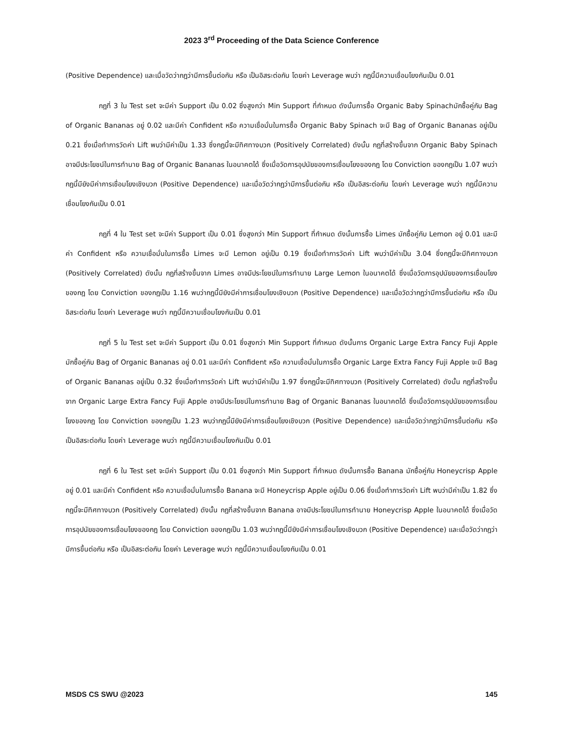2023 3<sup>rd</sup> Proceeding of the Data Science Conference
(Positive Dependence) และเมื่อวัดว่ากฎว่ามีการขึ้นต่อกัน หรือ เป็นอิสระต่อกัน โดยค่า Leverage พบว่า กฎนี้มีความเชื่อมโยงกันเป็น 0.01
กฎที่ 3 ใน Test set จะมีค่า Support เป็น 0.02 ซึ่งสูงกว่า Min Support ที่กำหนด ดังนั้นการซื้อ Organic Baby Spinachมักซื้อคู่กับ Bag of Organic Bananas อยู่ 0.02 และมีค่า Confident หรือ ความเชื่อมั่นในการซื้อ Organic Baby Spinach จะมี Bag of Organic Bananas อยู่เป็น 0.21 ซึ่งเมื่อทำการวัดค่า Lift พบว่ามีค่าเป็น 1.33 ซึ่งกฎนี้จะมีทิศทางบวก (Positively Correlated) ดังนั้น กฎที่สร้างขึ้นจาก Organic Baby Spinach อาจมีประโยชน์ในการทำนาย Bag of Organic Bananas ในอนาคตได้ ซึ่งเมื่อวัดการอุปนัยของการเชื่อมโยงของกฎ โดย Conviction ของกฎเป็น 1.07 พบว่ากฎนี้มียังมีค่าการเชื่อมโยงเชิงบวก (Positive Dependence) และเมื่อวัดว่ากฎว่ามีการขึ้นต่อกัน หรือ เป็นอิสระต่อกัน โดยค่า Leverage พบว่า กฎนี้มีความเชื่อมโยงกันเป็น 0.01
กฎที่ 4 ใน Test set จะมีค่า Support เป็น 0.01 ซึ่งสูงกว่า Min Support ที่กำหนด ดังนั้นการซื้อ Limes มักซื้อคู่กับ Lemon อยู่ 0.01 และมีค่า Confident หรือ ความเชื่อมั่นในการซื้อ Limes จะมี Lemon อยู่เป็น 0.19 ซึ่งเมื่อทำการวัดค่า Lift พบว่ามีค่าเป็น 3.04 ซึ่งกฎนี้จะมีทิศทางบวก (Positively Correlated) ดังนั้น กฎที่สร้างขึ้นจาก Limes อาจมีประโยชน์ในการทำนาย Large Lemon ในอนาคตได้ ซึ่งเมื่อวัดการอุปนัยของการเชื่อมโยงของกฎ โดย Conviction ของกฎเป็น 1.16 พบว่ากฎนี้มียังมีค่าการเชื่อมโยงเชิงบวก (Positive Dependence) และเมื่อวัดว่ากฎว่ามีการขึ้นต่อกัน หรือ เป็นอิสระต่อกัน โดยค่า Leverage พบว่า กฎนี้มีความเชื่อมโยงกันเป็น 0.01
กฎที่ 5 ใน Test set จะมีค่า Support เป็น 0.01 ซึ่งสูงกว่า Min Support ที่กำหนด ดังนั้นการ Organic Large Extra Fancy Fuji Apple มักซื้อคู่กับ Bag of Organic Bananas อยู่ 0.01 และมีค่า Confident หรือ ความเชื่อมั่นในการซื้อ Organic Large Extra Fancy Fuji Apple จะมี Bag of Organic Bananas อยู่เป็น 0.32 ซึ่งเมื่อทำการวัดค่า Lift พบว่ามีค่าเป็น 1.97 ซึ่งกฎนี้จะมีทิศทางบวก (Positively Correlated) ดังนั้น กฎที่สร้างขึ้นจาก Organic Large Extra Fancy Fuji Apple อาจมีประโยชน์ในการทำนาย Bag of Organic Bananas ในอนาคตได้ ซึ่งเมื่อวัดการอุปนัยของการเชื่อมโยงของกฎ โดย Conviction ของกฎเป็น 1.23 พบว่ากฎนี้มียังมีค่าการเชื่อมโยงเชิงบวก (Positive Dependence) และเมื่อวัดว่ากฎว่ามีการขึ้นต่อกัน หรือ เป็นอิสระต่อกัน โดยค่า Leverage พบว่า กฎนี้มีความเชื่อมโยงกันเป็น 0.01
กฎที่ 6 ใน Test set จะมีค่า Support เป็น 0.01 ซึ่งสูงกว่า Min Support ที่กำหนด ดังนั้นการซื้อ Banana มักซื้อคู่กับ Honeycrisp Apple อยู่ 0.01 และมีค่า Confident หรือ ความเชื่อมั่นในการซื้อ Banana จะมี Honeycrisp Apple อยู่เป็น 0.06 ซึ่งเมื่อทำการวัดค่า Lift พบว่ามีค่าเป็น 1.82 ซึ่งกฎนี้จะมีทิศทางบวก (Positively Correlated) ดังนั้น กฎที่สร้างขึ้นจาก Banana อาจมีประโยชน์ในการทำนาย Honeycrisp Apple ในอนาคตได้ ซึ่งเมื่อวัดการอุปนัยของการเชื่อมโยงของกฎ โดย Conviction ของกฎเป็น 1.03 พบว่ากฎนี้มียังมีค่าการเชื่อมโยงเชิงบวก (Positive Dependence) และเมื่อวัดว่ากฎว่ามีการขึ้นต่อกัน หรือ เป็นอิสระต่อกัน โดยค่า Leverage พบว่า กฎนี้มีความเชื่อมโยงกันเป็น 0.01
MSDS CS SWU @2023 145